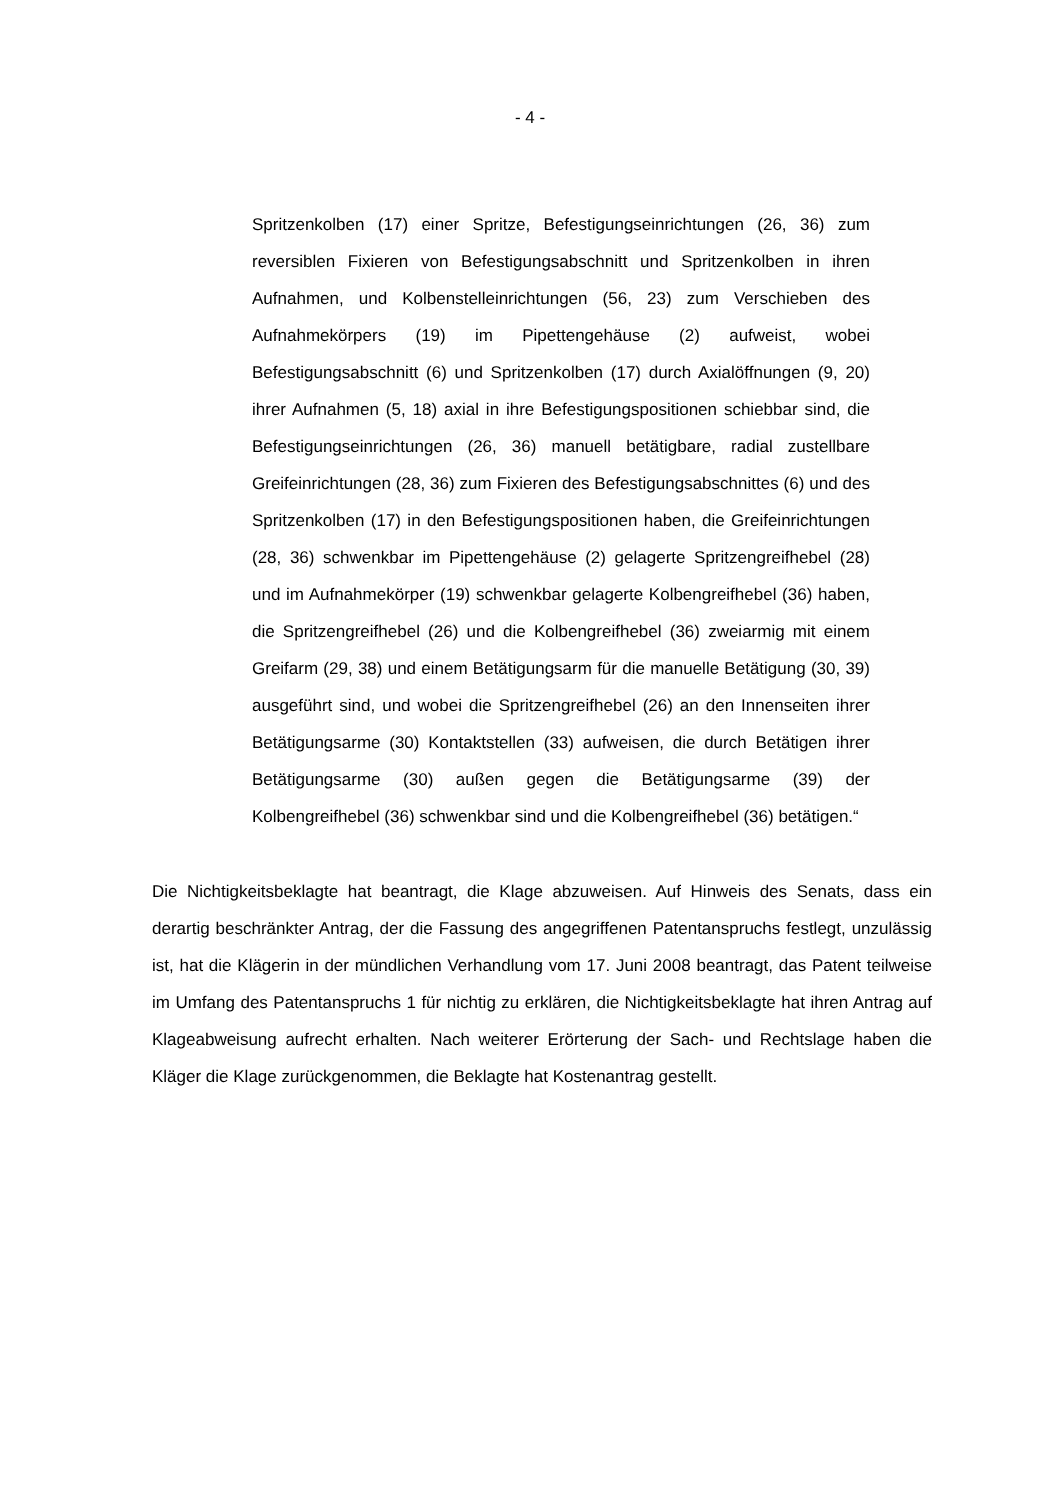- 4 -
Spritzenkolben (17) einer Spritze, Befestigungseinrichtungen (26, 36) zum reversiblen Fixieren von Befestigungsabschnitt und Spritzenkolben in ihren Aufnahmen, und Kolbenstelleinrichtungen (56, 23) zum Verschieben des Aufnahmekörpers (19) im Pipettengehäuse (2) aufweist, wobei Befestigungsabschnitt (6) und Spritzenkolben (17) durch Axialöffnungen (9, 20) ihrer Aufnahmen (5, 18) axial in ihre Befestigungspositionen schiebbar sind, die Befestigungseinrichtungen (26, 36) manuell betätigbare, radial zustellbare Greifeinrichtungen (28, 36) zum Fixieren des Befestigungsabschnittes (6) und des Spritzenkolben (17) in den Befestigungspositionen haben, die Greifeinrichtungen (28, 36) schwenkbar im Pipettengehäuse (2) gelagerte Spritzengreifhebel (28) und im Aufnahmekörper (19) schwenkbar gelagerte Kolbengreifhebel (36) haben, die Spritzengreifhebel (26) und die Kolbengreifhebel (36) zweiarmig mit einem Greifarm (29, 38) und einem Betätigungsarm für die manuelle Betätigung (30, 39) ausgeführt sind, und wobei die Spritzengreifhebel (26) an den Innenseiten ihrer Betätigungsarme (30) Kontaktstellen (33) aufweisen, die durch Betätigen ihrer Betätigungsarme (30) außen gegen die Betätigungsarme (39) der Kolbengreifhebel (36) schwenkbar sind und die Kolbengreifhebel (36) betätigen.“
Die Nichtigkeitsbeklagte hat beantragt, die Klage abzuweisen. Auf Hinweis des Senats, dass ein derartig beschränkter Antrag, der die Fassung des angegriffenen Patentanspruchs festlegt, unzulässig ist, hat die Klägerin in der mündlichen Verhandlung vom 17. Juni 2008 beantragt, das Patent teilweise im Umfang des Patentanspruchs 1 für nichtig zu erklären, die Nichtigkeitsbeklagte hat ihren Antrag auf Klageabweisung aufrecht erhalten. Nach weiterer Erörterung der Sach- und Rechtslage haben die Kläger die Klage zurückgenommen, die Beklagte hat Kostenantrag gestellt.